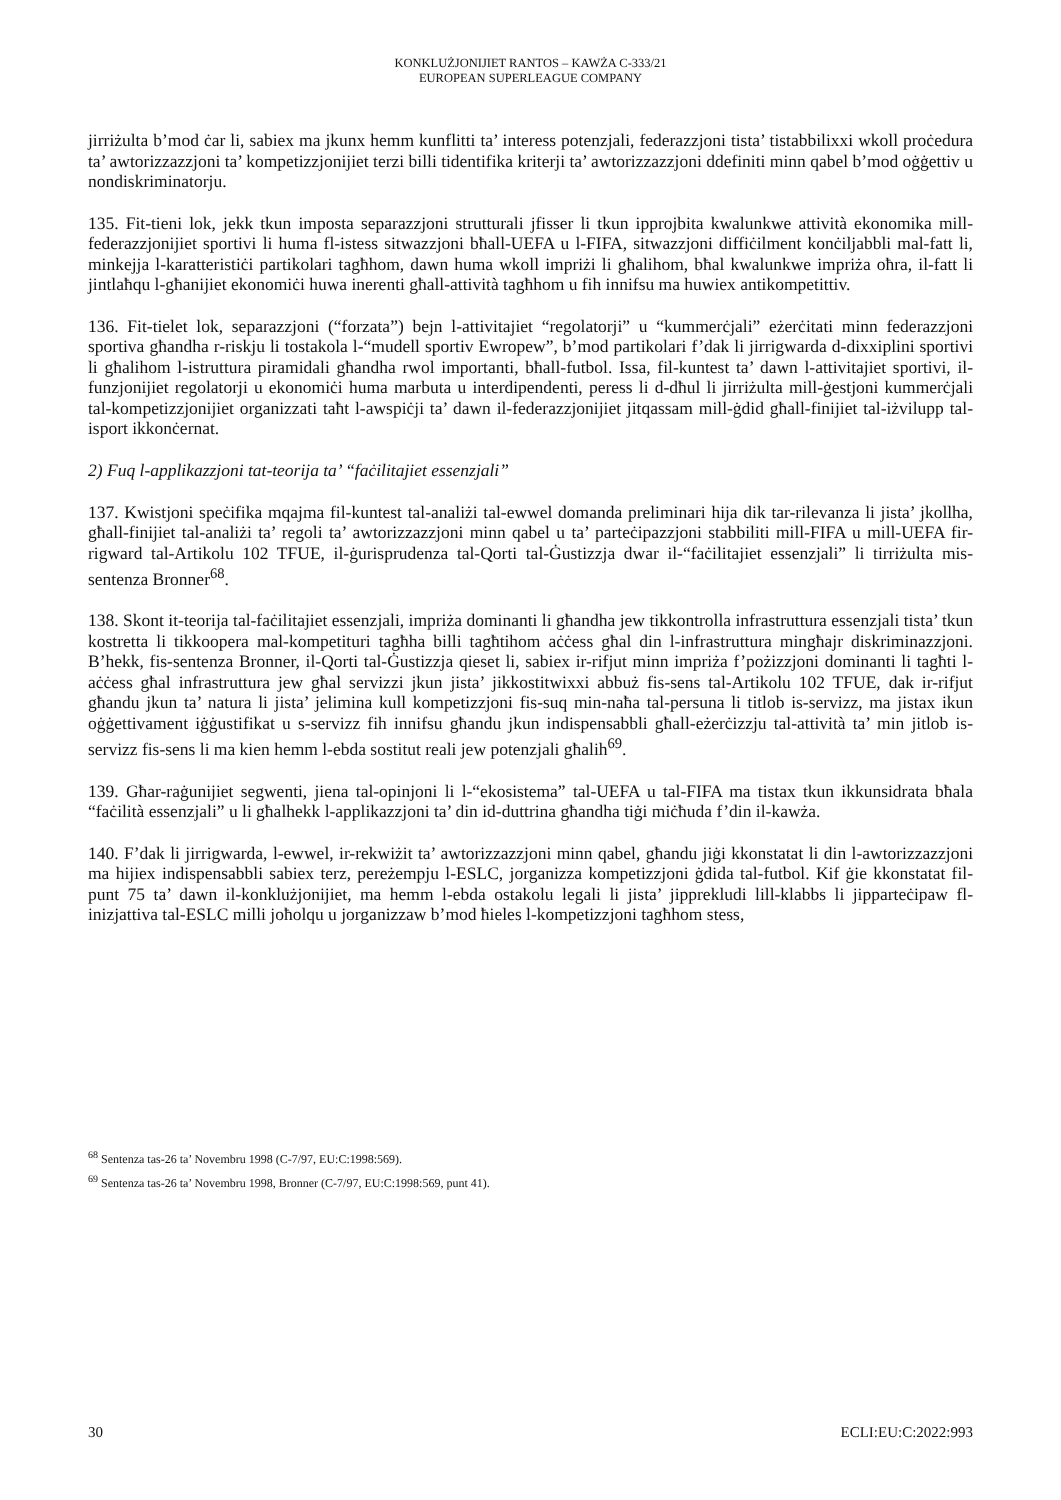KONKLUŻJONIJIET RANTOS – KAWŻA C-333/21
EUROPEAN SUPERLEAGUE COMPANY
jirriżulta b’mod ċar li, sabiex ma jkunx hemm kunflitti ta’ interess potenzjali, federazzjoni tista’ tistabbilixxi wkoll proċedura ta’ awtorizzazzjoni ta’ kompetizzjonijiet terzi billi tidentifika kriterji ta’ awtorizzazzjoni ddefiniti minn qabel b’mod oġġettiv u nondiskriminatorju.
135. Fit-tieni lok, jekk tkun imposta separazzjoni strutturali jfisser li tkun ipprojbita kwalunkwe attività ekonomika mill-federazzjonijiet sportivi li huma fl-istess sitwazzjoni bħall-UEFA u l-FIFA, sitwazzjoni diffiċilment konċiljabbli mal-fatt li, minkejja l-karatteristiċi partikolari tagħhom, dawn huma wkoll impriżi li għalihom, bħal kwalunkwe impriża oħra, il-fatt li jintlaħqu l-għanijiet ekonomiċi huwa inerenti għall-attività tagħhom u fih innifsu ma huwiex antikompetittiv.
136. Fit-tielet lok, separazzjoni (“forzata”) bejn l-attivitajiet “regolatorji” u “kummerċjali” eżerċitati minn federazzjoni sportiva għandha r-riskju li tostakola l-“mudell sportiv Ewropew”, b’mod partikolari f’dak li jirrigwarda d-dixxiplini sportivi li għalihom l-istruttura piramidali għandha rwol importanti, bħall-futbol. Issa, fil-kuntest ta’ dawn l-attivitajiet sportivi, il-funzjonijiet regolatorji u ekonomiċi huma marbuta u interdipendenti, peress li d-dħul li jirriżulta mill-ġestjoni kummerċjali tal-kompetizzjonijiet organizzati taħt l-awspiċji ta’ dawn il-federazzjonijiet jitqassam mill-ġdid għall-finijiet tal-iżvilupp tal-isport ikkonċernat.
2) Fuq l-applikazzjoni tat-teorija ta’ “faċilitajiet essenzjali”
137. Kwistjoni speċifika mqajma fil-kuntest tal-analiżi tal-ewwel domanda preliminari hija dik tar-rilevanza li jista’ jkollha, għall-finijiet tal-analiżi ta’ regoli ta’ awtorizzazzjoni minn qabel u ta’ parteċipazzjoni stabbiliti mill-FIFA u mill-UEFA fir-rigward tal-Artikolu 102 TFUE, il-ġurisprudenza tal-Qorti tal-Ġustizzja dwar il-“faċilitajiet essenzjali” li tirriżulta mis-sentenza Bronner<sup>68</sup>.
138. Skont it-teorija tal-faċilitajiet essenzjali, impriża dominanti li għandha jew tikkontrolla infrastruttura essenzjali tista’ tkun kostretta li tikkoopera mal-kompetituri tagħha billi tagħtihom aċċess għal din l-infrastruttura mingħajr diskriminazzjoni. B’hekk, fis-sentenza Bronner, il-Qorti tal-Ġustizzja qieset li, sabiex ir-rifjut minn impriża f’pożizzjoni dominanti li tagħti l-aċċess għal infrastruttura jew għal servizzi jkun jista’ jikkostitwixxi abbuż fis-sens tal-Artikolu 102 TFUE, dak ir-rifjut għandu jkun ta’ natura li jista’ jelimina kull kompetizzjoni fis-suq min-naħa tal-persuna li titlob is-servizz, ma jistax ikun oġġettivament iġġustifikat u s-servizz fih innifsu għandu jkun indispensabbli għall-eżerċizzju tal-attività ta’ min jitlob is-servizz fis-sens li ma kien hemm l-ebda sostitut reali jew potenzjali għalih<sup>69</sup>.
139. Għar-raġunijiet segwenti, jiena tal-opinjoni li l-“ekosistema” tal-UEFA u tal-FIFA ma tistax tkun ikkunsidrata bħala “faċilità essenzjali” u li għalhekk l-applikazzjoni ta’ din id-duttrina għandha tiġi miċħuda f’din il-kawża.
140. F’dak li jirrigwarda, l-ewwel, ir-rekwiżit ta’ awtorizzazzjoni minn qabel, għandu jiġi kkonstatat li din l-awtorizzazzjoni ma hijiex indispensabbli sabiex terz, pereżempju l-ESLC, jorganizza kompetizzjoni ġdida tal-futbol. Kif ġie kkonstatat fil-punt 75 ta’ dawn il-konklużjonijiet, ma hemm l-ebda ostakolu legali li jista’ jipprekludi lill-klabbs li jipparteċipaw fl-inizjattiva tal-ESLC milli joħolqu u jorganizzaw b’mod ħieles l-kompetizzjoni tagħhom stess,
<sup>68</sup> Sentenza tas-26 ta’ Novembru 1998 (C-7/97, EU:C:1998:569).
<sup>69</sup> Sentenza tas-26 ta’ Novembru 1998, Bronner (C-7/97, EU:C:1998:569, punt 41).
30 ECLI:EU:C:2022:993